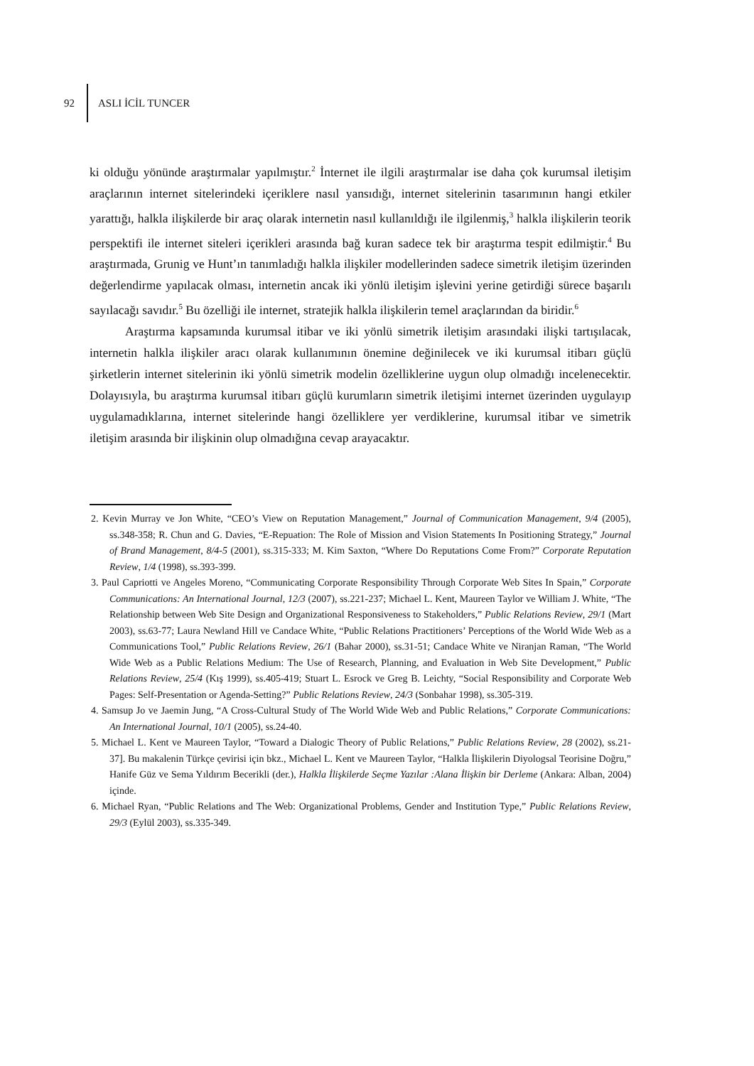92 ASLI İCİL TUNCER
ki olduğu yönünde araştırmalar yapılmıştır.<sup>2</sup> İnternet ile ilgili araştırmalar ise daha çok kurumsal iletişim araçlarının internet sitelerindeki içeriklere nasıl yansıdığı, internet sitelerinin tasarımının hangi etkiler yarattığı, halkla ilişkilerde bir araç olarak internetin nasıl kullanıldığı ile ilgilenmiş,<sup>3</sup> halkla ilişkilerin teorik perspektifi ile internet siteleri içerikleri arasında bağ kuran sadece tek bir araştırma tespit edilmiştir.<sup>4</sup> Bu araştırmada, Grunig ve Hunt’ın tanımladığı halkla ilişkiler modellerinden sadece simetrik iletişim üzerinden değerlendirme yapılacak olması, internetin ancak iki yönlü iletişim işlevini yerine getirdiği sürece başarılı sayılacağı savıdır.<sup>5</sup> Bu özelliği ile internet, stratejik halkla ilişkilerin temel araçlarından da biridir.<sup>6</sup>
Araştırma kapsamında kurumsal itibar ve iki yönlü simetrik iletişim arasındaki ilişki tartışılacak, internetin halkla ilişkiler aracı olarak kullanımının önemine değinilecek ve iki kurumsal itibarı güçlü şirketlerin internet sitelerinin iki yönlü simetrik modelin özelliklerine uygun olup olmadığı incelenecektir. Dolayısıyla, bu araştırma kurumsal itibarı güçlü kurumların simetrik iletişimi internet üzerinden uygulayıp uygulamadıklarına, internet sitelerinde hangi özelliklere yer verdiklerine, kurumsal itibar ve simetrik iletişim arasında bir ilişkinin olup olmadığına cevap arayacaktır.
2. Kevin Murray ve Jon White, “CEO’s View on Reputation Management,” Journal of Communication Management, 9/4 (2005), ss.348-358; R. Chun and G. Davies, “E-Repuation: The Role of Mission and Vision Statements In Positioning Strategy,” Journal of Brand Management, 8/4-5 (2001), ss.315-333; M. Kim Saxton, “Where Do Reputations Come From?” Corporate Reputation Review, 1/4 (1998), ss.393-399.
3. Paul Capriotti ve Angeles Moreno, “Communicating Corporate Responsibility Through Corporate Web Sites In Spain,” Corporate Communications: An International Journal, 12/3 (2007), ss.221-237; Michael L. Kent, Maureen Taylor ve William J. White, “The Relationship between Web Site Design and Organizational Responsiveness to Stakeholders,” Public Relations Review, 29/1 (Mart 2003), ss.63-77; Laura Newland Hill ve Candace White, “Public Relations Practitioners’ Perceptions of the World Wide Web as a Communications Tool,” Public Relations Review, 26/1 (Bahar 2000), ss.31-51; Candace White ve Niranjan Raman, “The World Wide Web as a Public Relations Medium: The Use of Research, Planning, and Evaluation in Web Site Development,” Public Relations Review, 25/4 (Kış 1999), ss.405-419; Stuart L. Esrock ve Greg B. Leichty, “Social Responsibility and Corporate Web Pages: Self-Presentation or Agenda-Setting?” Public Relations Review, 24/3 (Sonbahar 1998), ss.305-319.
4. Samsup Jo ve Jaemin Jung, “A Cross-Cultural Study of The World Wide Web and Public Relations,” Corporate Communications: An International Journal, 10/1 (2005), ss.24-40.
5. Michael L. Kent ve Maureen Taylor, “Toward a Dialogic Theory of Public Relations,” Public Relations Review, 28 (2002), ss.21-37]. Bu makalenin Türkçe çevirisi için bkz., Michael L. Kent ve Maureen Taylor, “Halkla İlişkilerin Diyologsal Teorisine Doğru,” Hanife Güz ve Sema Yıldırım Becerikli (der.), Halkla İlişkilerde Seçme Yazılar :Alana İlişkin bir Derleme (Ankara: Alban, 2004) içinde.
6. Michael Ryan, “Public Relations and The Web: Organizational Problems, Gender and Institution Type,” Public Relations Review, 29/3 (Eylül 2003), ss.335-349.